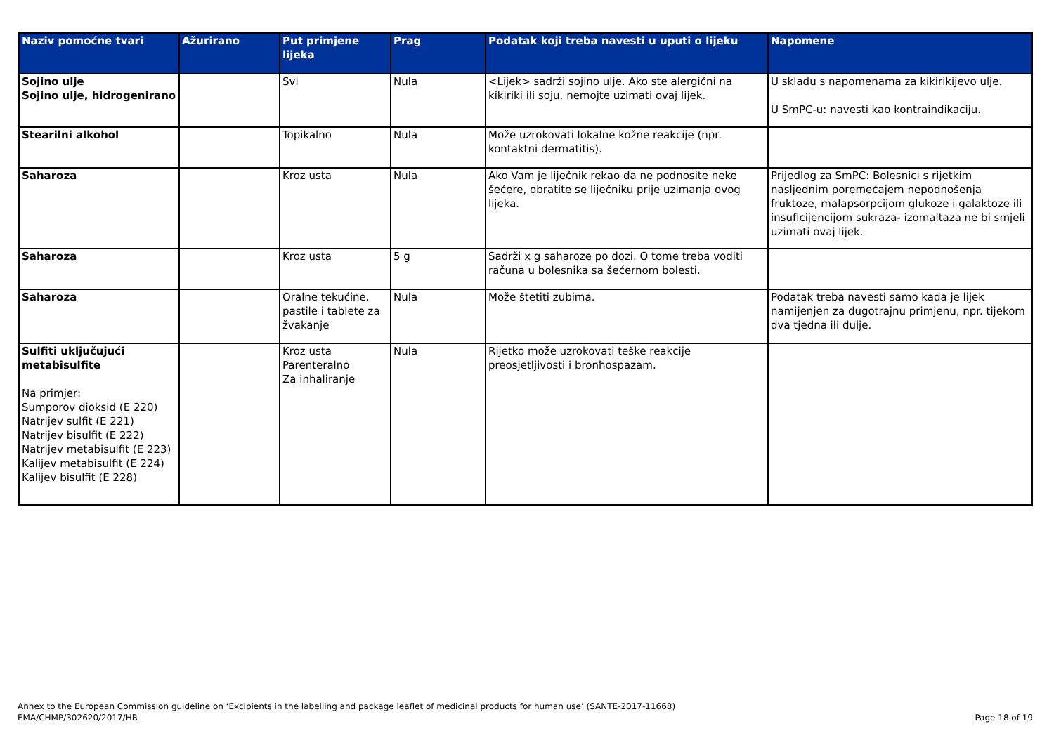| Naziv pomoćne tvari | Ažurirano | Put primjene lijeka | Prag | Podatak koji treba navesti u uputi o lijeku | Napomene |
| --- | --- | --- | --- | --- | --- |
| Sojino ulje Sojino ulje, hidrogenirano | | Svi | Nula | <Lijek> sadrži sojino ulje. Ako ste alergični na kikiriki ili soju, nemojte uzimati ovaj lijek. | U skladu s napomenama za kikirikijevo ulje. U SmPC-u: navesti kao kontraindikaciju. |
| Stearilni alkohol | | Topikalno | Nula | Može uzrokovati lokalne kožne reakcije (npr. kontaktni dermatitis). | |
| Saharoza | | Kroz usta | Nula | Ako Vam je liječnik rekao da ne podnosite neke šećere, obratite se liječniku prije uzimanja ovog lijeka. | Prijedlog za SmPC: Bolesnici s rijetkim nasljednim poremećajem nepodnošenja fruktoze, malapsorpcijom glukoze i galaktoze ili insuficijencijom sukraza- izomaltaza ne bi smjeli uzimati ovaj lijek. |
| Saharoza | | Kroz usta | 5 g | Sadrži x g saharoze po dozi. O tome treba voditi računa u bolesnika sa šećernom bolesti. | |
| Saharoza | | Oralne tekućine, pastile i tablete za žvakanje | Nula | Može štetiti zubima. | Podatak treba navesti samo kada je lijek namijenjen za dugotrajnu primjenu, npr. tijekom dva tjedna ili dulje. |
| Sulfiti uključujući metabisulfite Na primjer: Sumporov dioksid (E 220) Natrijev sulfit (E 221) Natrijev bisulfit (E 222) Natrijev metabisulfit (E 223) Kalijev metabisulfit (E 224) Kalijev bisulfit (E 228) | | Kroz usta Parenteralno Za inhaliranje | Nula | Rijetko može uzrokovati teške reakcije preosjetljivosti i bronhospazam. | |
Annex to the European Commission guideline on ‘Excipients in the labelling and package leaflet of medicinal products for human use’ (SANTE-2017-11668)
EMA/CHMP/302620/2017/HR
Page 18 of 19